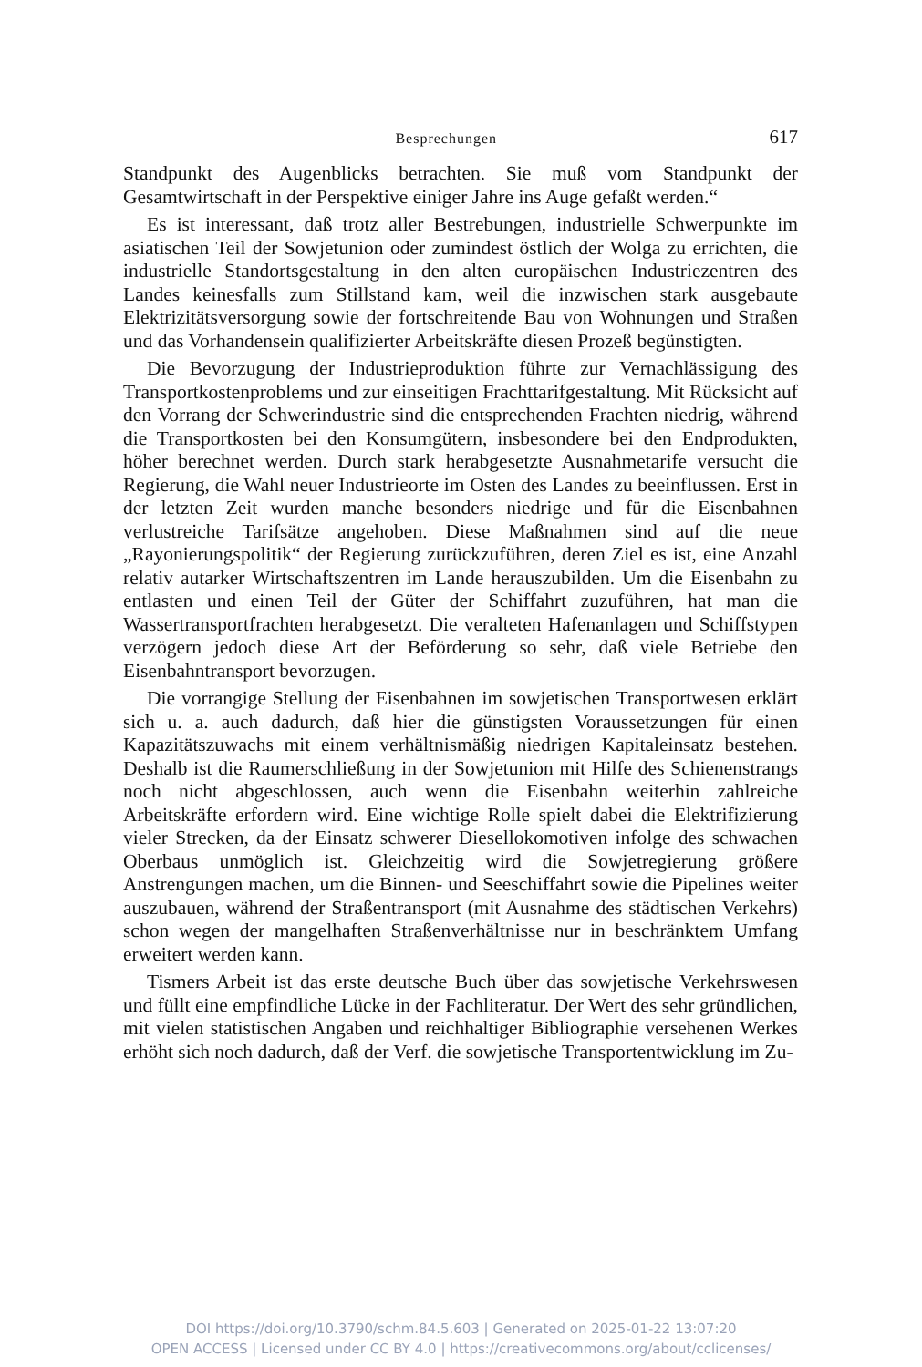Besprechungen 617
Standpunkt des Augenblicks betrachten. Sie muß vom Standpunkt der Gesamtwirtschaft in der Perspektive einiger Jahre ins Auge gefaßt werden.“
Es ist interessant, daß trotz aller Bestrebungen, industrielle Schwerpunkte im asiatischen Teil der Sowjetunion oder zumindest östlich der Wolga zu errichten, die industrielle Standortsgestaltung in den alten europäischen Industriezentren des Landes keinesfalls zum Stillstand kam, weil die inzwischen stark ausgebaute Elektrizitätsversorgung sowie der fortschreitende Bau von Wohnungen und Straßen und das Vorhandensein qualifizierter Arbeitskräfte diesen Prozeß begünstigten.
Die Bevorzugung der Industrieproduktion führte zur Vernachlässigung des Transportkostenproblems und zur einseitigen Frachttarifgestaltung. Mit Rücksicht auf den Vorrang der Schwerindustrie sind die entsprechenden Frachten niedrig, während die Transportkosten bei den Konsumgütern, insbesondere bei den Endprodukten, höher berechnet werden. Durch stark herabgesetzte Ausnahmetarife versucht die Regierung, die Wahl neuer Industrieorte im Osten des Landes zu beeinflussen. Erst in der letzten Zeit wurden manche besonders niedrige und für die Eisenbahnen verlustreiche Tarifsätze angehoben. Diese Maßnahmen sind auf die neue „Rayonierungspolitik“ der Regierung zurückzuführen, deren Ziel es ist, eine Anzahl relativ autarker Wirtschaftszentren im Lande herauszubilden. Um die Eisenbahn zu entlasten und einen Teil der Güter der Schiffahrt zuzuführen, hat man die Wassertransportfrachten herabgesetzt. Die veralteten Hafenanlagen und Schiffstypen verzögern jedoch diese Art der Beförderung so sehr, daß viele Betriebe den Eisenbahntransport bevorzugen.
Die vorrangige Stellung der Eisenbahnen im sowjetischen Transportwesen erklärt sich u. a. auch dadurch, daß hier die günstigsten Voraussetzungen für einen Kapazitätszuwachs mit einem verhältnismäßig niedrigen Kapitaleinsatz bestehen. Deshalb ist die Raumerschließung in der Sowjetunion mit Hilfe des Schienenstrangs noch nicht abgeschlossen, auch wenn die Eisenbahn weiterhin zahlreiche Arbeitskräfte erfordern wird. Eine wichtige Rolle spielt dabei die Elektrifizierung vieler Strecken, da der Einsatz schwerer Diesellokomotiven infolge des schwachen Oberbaus unmöglich ist. Gleichzeitig wird die Sowjetregierung größere Anstrengungen machen, um die Binnen- und Seeschiffahrt sowie die Pipelines weiter auszubauen, während der Straßentransport (mit Ausnahme des städtischen Verkehrs) schon wegen der mangelhaften Straßenverhältnisse nur in beschränktem Umfang erweitert werden kann.
Tismers Arbeit ist das erste deutsche Buch über das sowjetische Verkehrswesen und füllt eine empfindliche Lücke in der Fachliteratur. Der Wert des sehr gründlichen, mit vielen statistischen Angaben und reichhaltiger Bibliographie versehenen Werkes erhöht sich noch dadurch, daß der Verf. die sowjetische Transportentwicklung im Zu-
DOI https://doi.org/10.3790/schm.84.5.603 | Generated on 2025-01-22 13:07:20
OPEN ACCESS | Licensed under CC BY 4.0 | https://creativecommons.org/about/cclicenses/